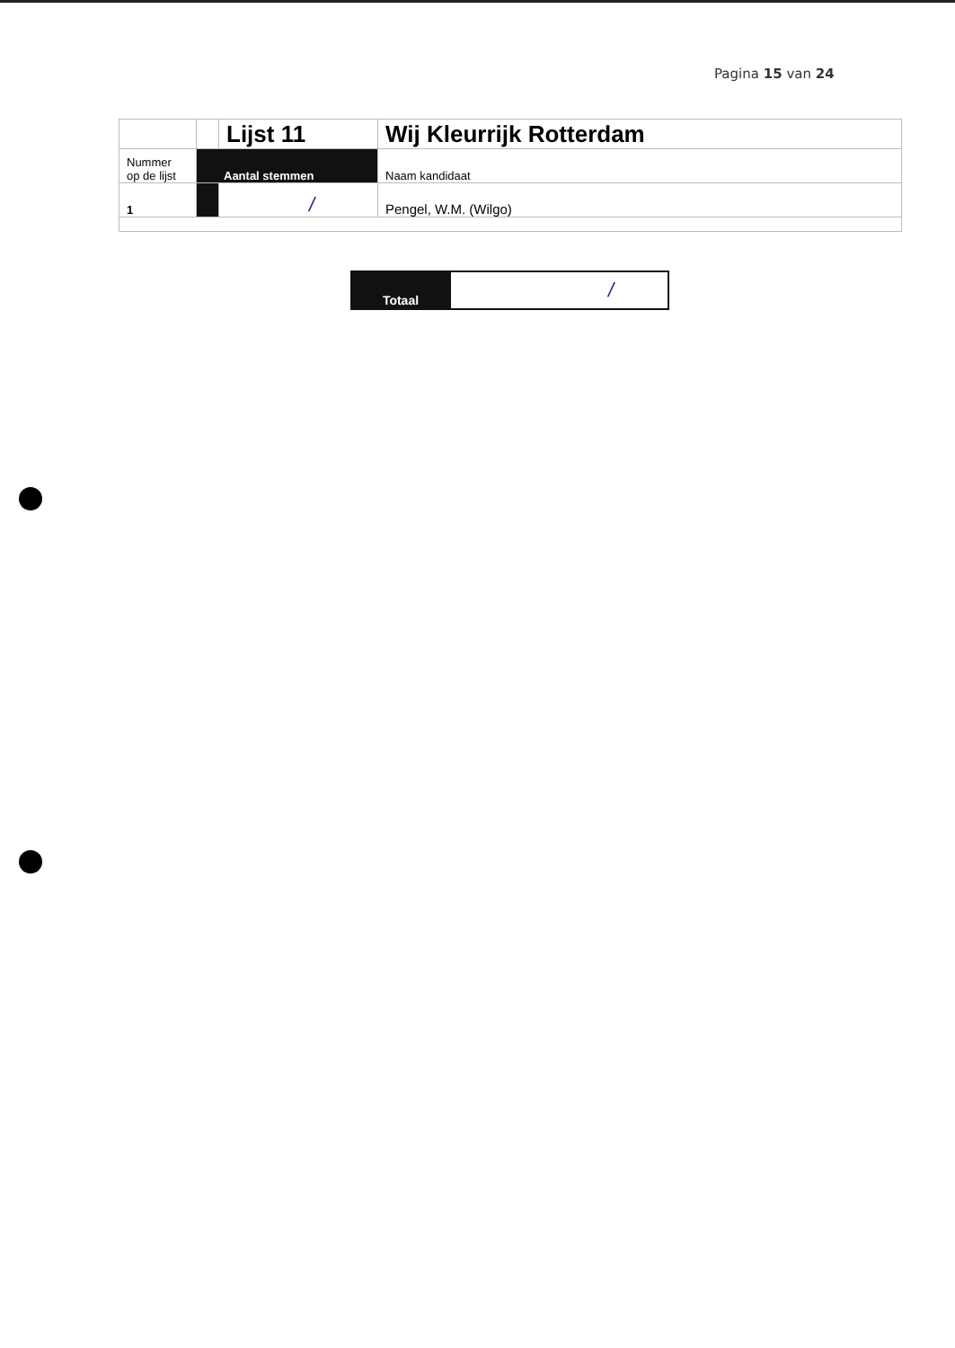Pagina 15 van 24
| | | Lijst 11 | Wij Kleurrijk Rotterdam |
| Nummer op de lijst | Aantal stemmen | | Naam kandidaat |
| 1 | | / | Pengel, W.M. (Wilgo) |
| Totaal | / |